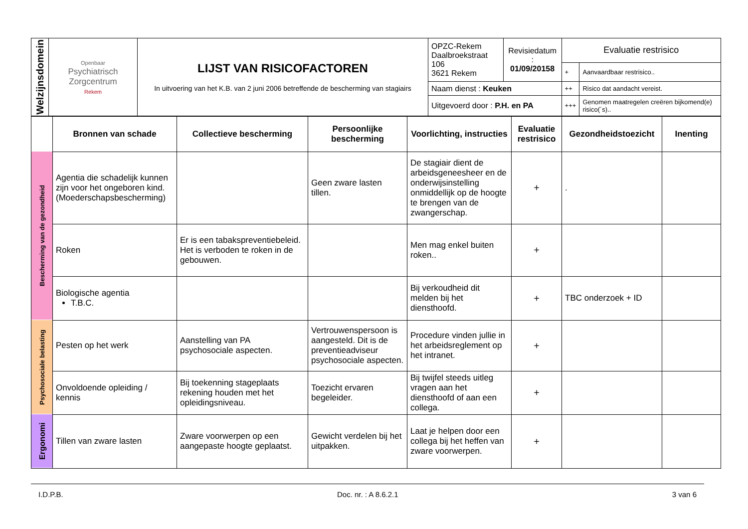| Welzijnsdomein | Openbaar Psychiatrisch Zorgcentrum Rekem | LIJST VAN RISICOFACTOREN In uitvoering van het K.B. van 2 juni 2006 betreffende de bescherming van stagiairs | OPZC-Rekem Daalbroekstraat 106 3621 Rekem | Revisiedatum : 01/09/20158 | Evaluatie restrisico | |
| | | | | | + | Aanvaardbaar restrisico.. |
| | | | Naam dienst : Keuken | | ++ | Risico dat aandacht vereist. |
| | | | Uitgevoerd door : P.H. en PA | | +++ | Genomen maatregelen creëren bijkomend(e) risico(´s).. |
| | Bronnen van schade | Collectieve bescherming | Persoonlijke bescherming | Voorlichting, instructies | Evaluatie restrisico | Gezondheidstoezicht | Inenting |
| --- | --- | --- | --- | --- | --- | --- | --- |
| Bescherming van de gezondheid | Agentia die schadelijk kunnen zijn voor het ongeboren kind. (Moederschapsbescherming) | | Geen zware lasten tillen. | De stagiair dient de arbeidsgeneesheer en de onderwijsinstelling onmiddellijk op de hoogte te brengen van de zwangerschap. | + | . | |
| | Roken | Er is een tabakspreventiebeleid. Het is verboden te roken in de gebouwen. | | Men mag enkel buiten roken.. | + | | |
| | Biologische agentia T.B.C. | | | Bij verkoudheid dit melden bij het diensthoofd. | + | TBC onderzoek + ID | |
| Psychosociale belasting | Pesten op het werk | Aanstelling van PA psychosociale aspecten. | Vertrouwenspersoon is aangesteld. Dit is de preventieadviseur psychosociale aspecten. | Procedure vinden jullie in het arbeidsreglement op het intranet. | + | | |
| | Onvoldoende opleiding / kennis | Bij toekenning stageplaats rekening houden met het opleidingsniveau. | Toezicht ervaren begeleider. | Bij twijfel steeds uitleg vragen aan het diensthoofd of aan een collega. | + | | |
| Ergonomi | Tillen van zware lasten | Zware voorwerpen op een aangepaste hoogte geplaatst. | Gewicht verdelen bij het uitpakken. | Laat je helpen door een collega bij het heffen van zware voorwerpen. | + | | |
I.D.P.B. Doc. nr. : A 8.6.2.1 3 van 6